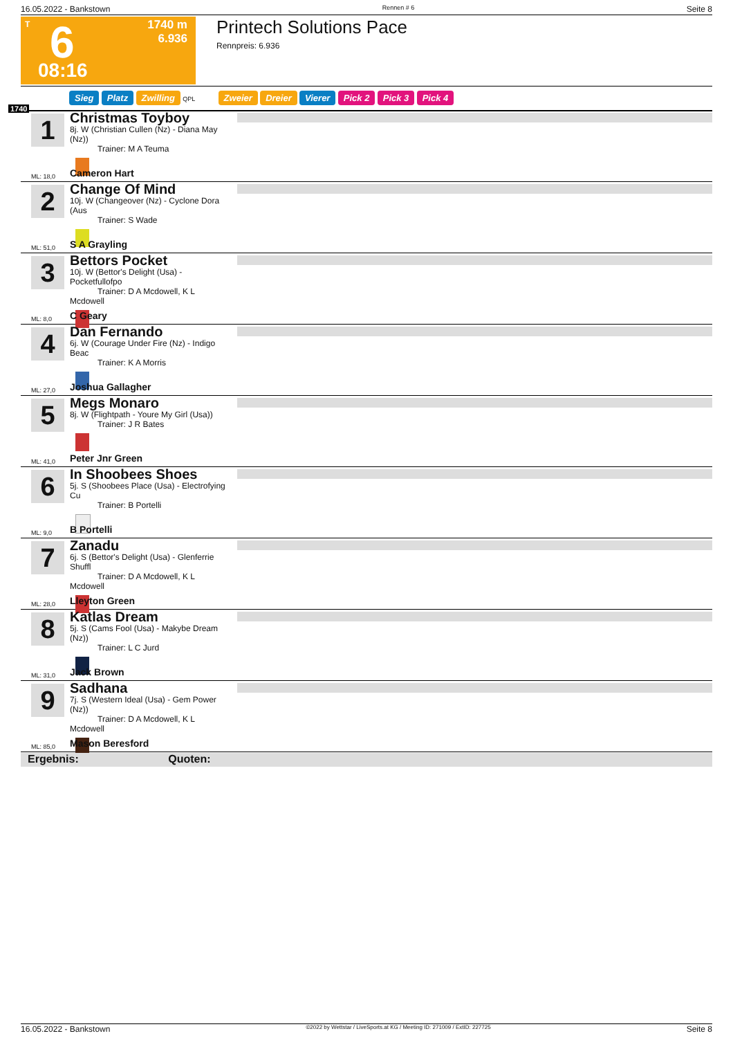16.05.2022 - Bankstown Rennen # 6 Seite 8
T 6
08:16
1740 m
6.936
Printech Solutions Pace
Rennpreis: 6.936
Sieg Platz Zwilling QPL Zweier Dreier Vierer Pick 2 Pick 3 Pick 4
1740
1
Christmas Toyboy
8j. W (Christian Cullen (Nz) - Diana May (Nz))
Trainer: M A Teuma
Cameron Hart ML: 18,0
2
Change Of Mind
10j. W (Changeover (Nz) - Cyclone Dora (Aus
Trainer: S Wade
S A Grayling ML: 51,0
3
Bettors Pocket
10j. W (Bettor's Delight (Usa) - Pocketfullofpo
Trainer: D A Mcdowell, K L Mcdowell
C Geary ML: 8,0
4
Dan Fernando
6j. W (Courage Under Fire (Nz) - Indigo Beac
Trainer: K A Morris
Joshua Gallagher ML: 27,0
5
Megs Monaro
8j. W (Flightpath - Youre My Girl (Usa))
Trainer: J R Bates
Peter Jnr Green ML: 41,0
6
In Shoobees Shoes
5j. S (Shoobees Place (Usa) - Electrofying Cu
Trainer: B Portelli
B Portelli ML: 9,0
7
Zanadu
6j. S (Bettor's Delight (Usa) - Glenferrie Shuffl
Trainer: D A Mcdowell, K L Mcdowell
Lleyton Green ML: 28,0
8
Katlas Dream
5j. S (Cams Fool (Usa) - Makybe Dream (Nz))
Trainer: L C Jurd
Jack Brown ML: 31,0
9
Sadhana
7j. S (Western Ideal (Usa) - Gem Power (Nz))
Trainer: D A Mcdowell, K L Mcdowell
Mason Beresford ML: 85,0
Ergebnis: Quoten:
16.05.2022 - Bankstown ©2022 by Wettstar / LiveSports.at KG / Meeting ID: 271009 / ExtID: 227725 Seite 8